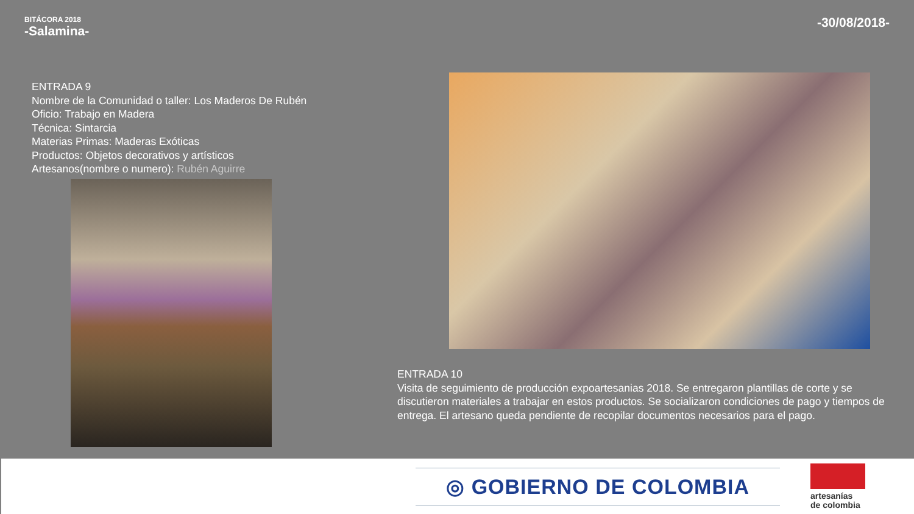BITÁCORA 2018
-Salamina-
-30/08/2018-
ENTRADA 9
Nombre de la Comunidad o taller: Los Maderos De Rubén
Oficio: Trabajo en Madera
Técnica: Sintarcia
Materias Primas: Maderas Exóticas
Productos: Objetos decorativos y artísticos
Artesanos(nombre o numero): Rubén Aguirre
ENTRADA 10
Visita de seguimiento de producción expoartesanias 2018. Se entregaron plantillas de corte y se discutieron materiales a trabajar en estos productos. Se socializaron condiciones de pago y tiempos de entrega. El artesano queda pendiente de recopilar documentos necesarios para el pago.
◎ GOBIERNO DE COLOMBIA
artesanías
de colombia